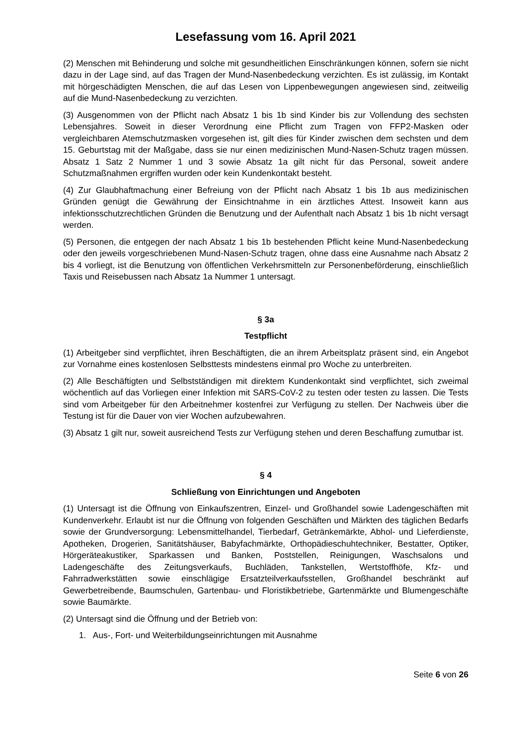Lesefassung vom 16. April 2021
(2) Menschen mit Behinderung und solche mit gesundheitlichen Einschränkungen können, sofern sie nicht dazu in der Lage sind, auf das Tragen der Mund-Nasenbedeckung verzichten. Es ist zulässig, im Kontakt mit hörgeschädigten Menschen, die auf das Lesen von Lippenbewegungen angewiesen sind, zeitweilig auf die Mund-Nasenbedeckung zu verzichten.
(3) Ausgenommen von der Pflicht nach Absatz 1 bis 1b sind Kinder bis zur Vollendung des sechsten Lebensjahres. Soweit in dieser Verordnung eine Pflicht zum Tragen von FFP2-Masken oder vergleichbaren Atemschutzmasken vorgesehen ist, gilt dies für Kinder zwischen dem sechsten und dem 15. Geburtstag mit der Maßgabe, dass sie nur einen medizinischen Mund-Nasen-Schutz tragen müssen. Absatz 1 Satz 2 Nummer 1 und 3 sowie Absatz 1a gilt nicht für das Personal, soweit andere Schutzmaßnahmen ergriffen wurden oder kein Kundenkontakt besteht.
(4) Zur Glaubhaftmachung einer Befreiung von der Pflicht nach Absatz 1 bis 1b aus medizinischen Gründen genügt die Gewährung der Einsichtnahme in ein ärztliches Attest. Insoweit kann aus infektionsschutzrechtlichen Gründen die Benutzung und der Aufenthalt nach Absatz 1 bis 1b nicht versagt werden.
(5) Personen, die entgegen der nach Absatz 1 bis 1b bestehenden Pflicht keine Mund-Nasenbedeckung oder den jeweils vorgeschriebenen Mund-Nasen-Schutz tragen, ohne dass eine Ausnahme nach Absatz 2 bis 4 vorliegt, ist die Benutzung von öffentlichen Verkehrsmitteln zur Personenbeförderung, einschließlich Taxis und Reisebussen nach Absatz 1a Nummer 1 untersagt.
§ 3a
Testpflicht
(1) Arbeitgeber sind verpflichtet, ihren Beschäftigten, die an ihrem Arbeitsplatz präsent sind, ein Angebot zur Vornahme eines kostenlosen Selbsttests mindestens einmal pro Woche zu unterbreiten.
(2) Alle Beschäftigten und Selbstständigen mit direktem Kundenkontakt sind verpflichtet, sich zweimal wöchentlich auf das Vorliegen einer Infektion mit SARS-CoV-2 zu testen oder testen zu lassen. Die Tests sind vom Arbeitgeber für den Arbeitnehmer kostenfrei zur Verfügung zu stellen. Der Nachweis über die Testung ist für die Dauer von vier Wochen aufzubewahren.
(3) Absatz 1 gilt nur, soweit ausreichend Tests zur Verfügung stehen und deren Beschaffung zumutbar ist.
§ 4
Schließung von Einrichtungen und Angeboten
(1) Untersagt ist die Öffnung von Einkaufszentren, Einzel- und Großhandel sowie Ladengeschäften mit Kundenverkehr. Erlaubt ist nur die Öffnung von folgenden Geschäften und Märkten des täglichen Bedarfs sowie der Grundversorgung: Lebensmittelhandel, Tierbedarf, Getränkemärkte, Abhol- und Lieferdienste, Apotheken, Drogerien, Sanitätshäuser, Babyfachmärkte, Orthopädieschuhtechniker, Bestatter, Optiker, Hörgeräteakustiker, Sparkassen und Banken, Poststellen, Reinigungen, Waschsalons und Ladengeschäfte des Zeitungsverkaufs, Buchläden, Tankstellen, Wertstoffhöfe, Kfz- und Fahrradwerkstätten sowie einschlägige Ersatzteilverkaufsstellen, Großhandel beschränkt auf Gewerbetreibende, Baumschulen, Gartenbau- und Floristikbetriebe, Gartenmärkte und Blumengeschäfte sowie Baumärkte.
(2) Untersagt sind die Öffnung und der Betrieb von:
1. Aus-, Fort- und Weiterbildungseinrichtungen mit Ausnahme
Seite 6 von 26